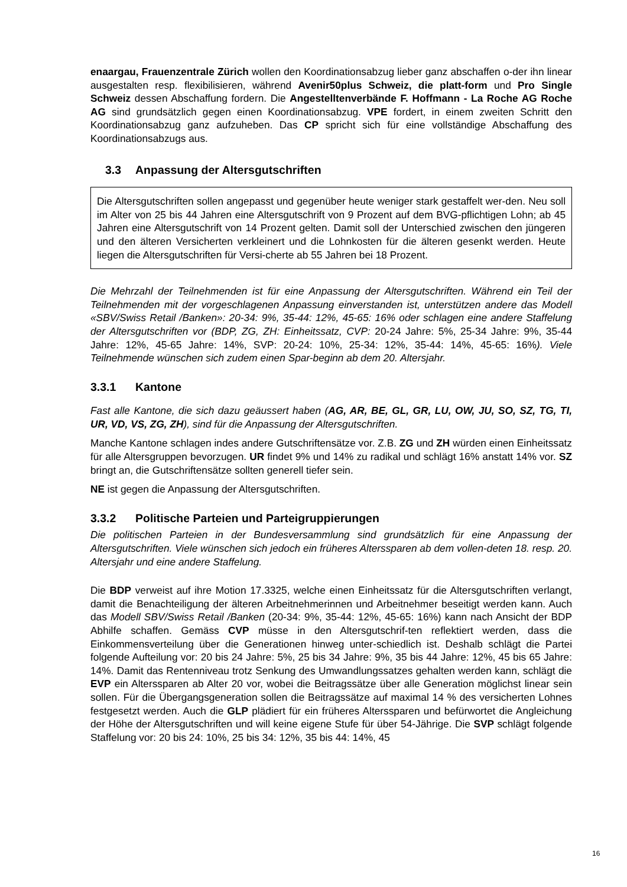enaargau, Frauenzentrale Zürich wollen den Koordinationsabzug lieber ganz abschaffen o-der ihn linear ausgestalten resp. flexibilisieren, während Avenir50plus Schweiz, die platt-form und Pro Single Schweiz dessen Abschaffung fordern. Die Angestelltenverbände F. Hoffmann - La Roche AG Roche AG sind grundsätzlich gegen einen Koordinationsabzug. VPE fordert, in einem zweiten Schritt den Koordinationsabzug ganz aufzuheben. Das CP spricht sich für eine vollständige Abschaffung des Koordinationsabzugs aus.
3.3 Anpassung der Altersgutschriften
Die Altersgutschriften sollen angepasst und gegenüber heute weniger stark gestaffelt wer-den. Neu soll im Alter von 25 bis 44 Jahren eine Altersgutschrift von 9 Prozent auf dem BVG-pflichtigen Lohn; ab 45 Jahren eine Altersgutschrift von 14 Prozent gelten. Damit soll der Unterschied zwischen den jüngeren und den älteren Versicherten verkleinert und die Lohnkosten für die älteren gesenkt werden. Heute liegen die Altersgutschriften für Versi-cherte ab 55 Jahren bei 18 Prozent.
Die Mehrzahl der Teilnehmenden ist für eine Anpassung der Altersgutschriften. Während ein Teil der Teilnehmenden mit der vorgeschlagenen Anpassung einverstanden ist, unterstützen andere das Modell «SBV/Swiss Retail /Banken»: 20-34: 9%, 35-44: 12%, 45-65: 16% oder schlagen eine andere Staffelung der Altersgutschriften vor (BDP, ZG, ZH: Einheitssatz, CVP: 20-24 Jahre: 5%, 25-34 Jahre: 9%, 35-44 Jahre: 12%, 45-65 Jahre: 14%, SVP: 20-24: 10%, 25-34: 12%, 35-44: 14%, 45-65: 16%). Viele Teilnehmende wünschen sich zudem einen Spar-beginn ab dem 20. Altersjahr.
3.3.1 Kantone
Fast alle Kantone, die sich dazu geäussert haben (AG, AR, BE, GL, GR, LU, OW, JU, SO, SZ, TG, TI, UR, VD, VS, ZG, ZH), sind für die Anpassung der Altersgutschriften.
Manche Kantone schlagen indes andere Gutschriftensätze vor. Z.B. ZG und ZH würden einen Einheitssatz für alle Altersgruppen bevorzugen. UR findet 9% und 14% zu radikal und schlägt 16% anstatt 14% vor. SZ bringt an, die Gutschriftensätze sollten generell tiefer sein.
NE ist gegen die Anpassung der Altersgutschriften.
3.3.2 Politische Parteien und Parteigruppierungen
Die politischen Parteien in der Bundesversammlung sind grundsätzlich für eine Anpassung der Altersgutschriften. Viele wünschen sich jedoch ein früheres Alterssparen ab dem vollen-deten 18. resp. 20. Altersjahr und eine andere Staffelung.
Die BDP verweist auf ihre Motion 17.3325, welche einen Einheitssatz für die Altersgutschriften verlangt, damit die Benachteiligung der älteren Arbeitnehmerinnen und Arbeitnehmer beseitigt werden kann. Auch das Modell SBV/Swiss Retail /Banken (20-34: 9%, 35-44: 12%, 45-65: 16%) kann nach Ansicht der BDP Abhilfe schaffen. Gemäss CVP müsse in den Altersgutschrif-ten reflektiert werden, dass die Einkommensverteilung über die Generationen hinweg unter-schiedlich ist. Deshalb schlägt die Partei folgende Aufteilung vor: 20 bis 24 Jahre: 5%, 25 bis 34 Jahre: 9%, 35 bis 44 Jahre: 12%, 45 bis 65 Jahre: 14%. Damit das Rentenniveau trotz Senkung des Umwandlungssatzes gehalten werden kann, schlägt die EVP ein Alterssparen ab Alter 20 vor, wobei die Beitragssätze über alle Generation möglichst linear sein sollen. Für die Übergangsgeneration sollen die Beitragssätze auf maximal 14 % des versicherten Lohnes festgesetzt werden. Auch die GLP plädiert für ein früheres Alterssparen und befürwortet die Angleichung der Höhe der Altersgutschriften und will keine eigene Stufe für über 54-Jährige. Die SVP schlägt folgende Staffelung vor: 20 bis 24: 10%, 25 bis 34: 12%, 35 bis 44: 14%, 45
16